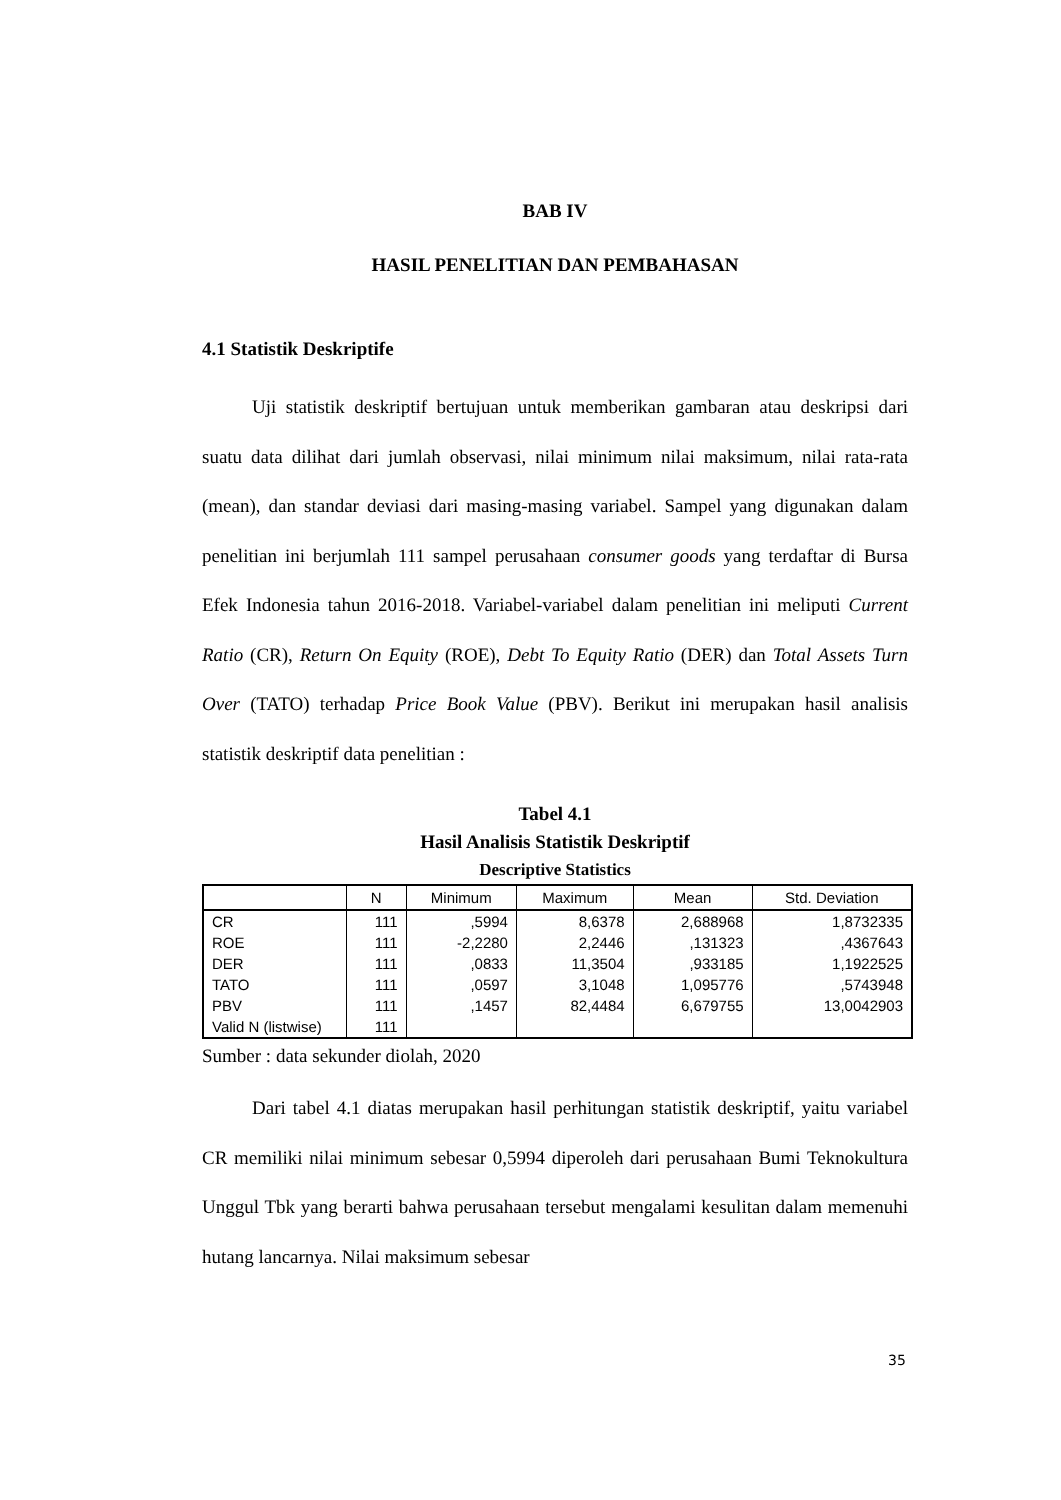BAB IV
HASIL PENELITIAN DAN PEMBAHASAN
4.1 Statistik Deskriptife
Uji statistik deskriptif bertujuan untuk memberikan gambaran atau deskripsi dari suatu data dilihat dari jumlah observasi, nilai minimum nilai maksimum, nilai rata-rata (mean), dan standar deviasi dari masing-masing variabel. Sampel yang digunakan dalam penelitian ini berjumlah 111 sampel perusahaan consumer goods yang terdaftar di Bursa Efek Indonesia tahun 2016-2018. Variabel-variabel dalam penelitian ini meliputi Current Ratio (CR), Return On Equity (ROE), Debt To Equity Ratio (DER) dan Total Assets Turn Over (TATO) terhadap Price Book Value (PBV). Berikut ini merupakan hasil analisis statistik deskriptif data penelitian :
Tabel 4.1
Hasil Analisis Statistik Deskriptif
Descriptive Statistics
| | N | Minimum | Maximum | Mean | Std. Deviation |
| --- | --- | --- | --- | --- | --- |
| CR | 111 | ,5994 | 8,6378 | 2,688968 | 1,8732335 |
| ROE | 111 | -2,2280 | 2,2446 | ,131323 | ,4367643 |
| DER | 111 | ,0833 | 11,3504 | ,933185 | 1,1922525 |
| TATO | 111 | ,0597 | 3,1048 | 1,095776 | ,5743948 |
| PBV | 111 | ,1457 | 82,4484 | 6,679755 | 13,0042903 |
| Valid N (listwise) | 111 | | | | |
Sumber : data sekunder diolah, 2020
Dari tabel 4.1 diatas merupakan hasil perhitungan statistik deskriptif, yaitu variabel CR memiliki nilai minimum sebesar 0,5994 diperoleh dari perusahaan Bumi Teknokultura Unggul Tbk yang berarti bahwa perusahaan tersebut mengalami kesulitan dalam memenuhi hutang lancarnya. Nilai maksimum sebesar
35